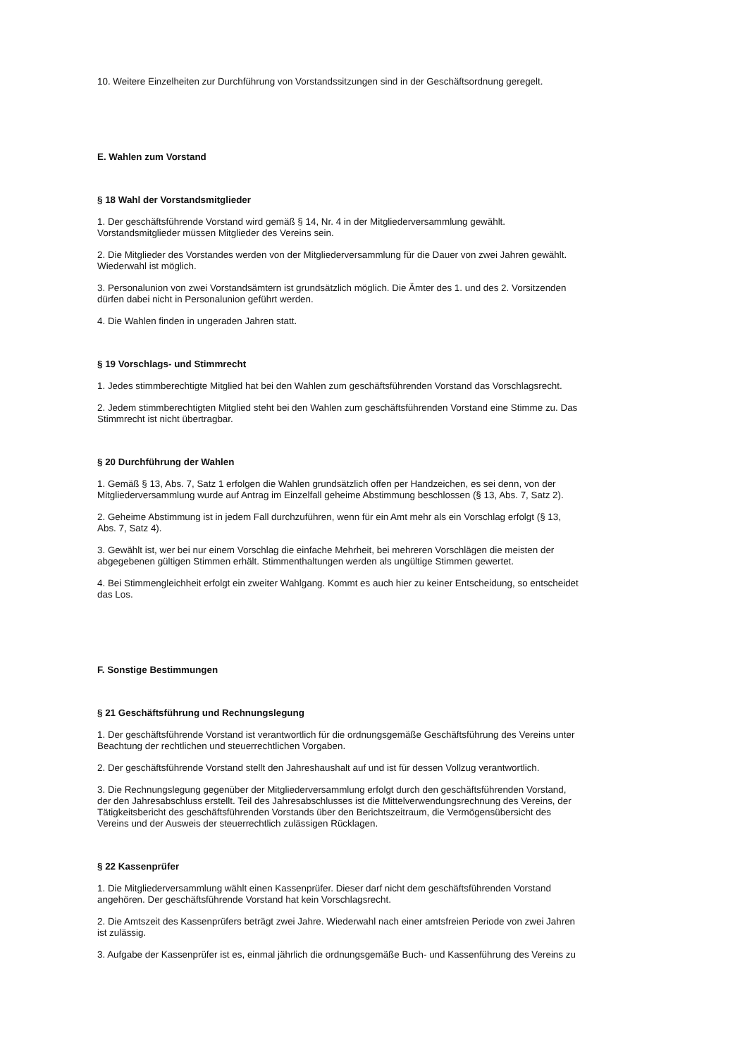10. Weitere Einzelheiten zur Durchführung von Vorstandssitzungen sind in der Geschäftsordnung geregelt.
E. Wahlen zum Vorstand
§ 18 Wahl der Vorstandsmitglieder
1. Der geschäftsführende Vorstand wird gemäß § 14, Nr. 4 in der Mitgliederversammlung gewählt.
Vorstandsmitglieder müssen Mitglieder des Vereins sein.
2. Die Mitglieder des Vorstandes werden von der Mitgliederversammlung für die Dauer von zwei Jahren gewählt.
Wiederwahl ist möglich.
3. Personalunion von zwei Vorstandsämtern ist grundsätzlich möglich. Die Ämter des 1. und des 2. Vorsitzenden
dürfen dabei nicht in Personalunion geführt werden.
4. Die Wahlen finden in ungeraden Jahren statt.
§ 19 Vorschlags- und Stimmrecht
1. Jedes stimmberechtigte Mitglied hat bei den Wahlen zum geschäftsführenden Vorstand das Vorschlagsrecht.
2. Jedem stimmberechtigten Mitglied steht bei den Wahlen zum geschäftsführenden Vorstand eine Stimme zu. Das
Stimmrecht ist nicht übertragbar.
§ 20 Durchführung der Wahlen
1. Gemäß § 13, Abs. 7, Satz 1 erfolgen die Wahlen grundsätzlich offen per Handzeichen, es sei denn, von der
Mitgliederversammlung wurde auf Antrag im Einzelfall geheime Abstimmung beschlossen (§ 13, Abs. 7, Satz 2).
2. Geheime Abstimmung ist in jedem Fall durchzuführen, wenn für ein Amt mehr als ein Vorschlag erfolgt (§ 13,
Abs. 7, Satz 4).
3. Gewählt ist, wer bei nur einem Vorschlag die einfache Mehrheit, bei mehreren Vorschlägen die meisten der
abgegebenen gültigen Stimmen erhält. Stimmenthaltungen werden als ungültige Stimmen gewertet.
4. Bei Stimmengleichheit erfolgt ein zweiter Wahlgang. Kommt es auch hier zu keiner Entscheidung, so entscheidet
das Los.
F. Sonstige Bestimmungen
§ 21 Geschäftsführung und Rechnungslegung
1. Der geschäftsführende Vorstand ist verantwortlich für die ordnungsgemäße Geschäftsführung des Vereins unter
Beachtung der rechtlichen und steuerrechtlichen Vorgaben.
2. Der geschäftsführende Vorstand stellt den Jahreshaushalt auf und ist für dessen Vollzug verantwortlich.
3. Die Rechnungslegung gegenüber der Mitgliederversammlung erfolgt durch den geschäftsführenden Vorstand,
der den Jahresabschluss erstellt. Teil des Jahresabschlusses ist die Mittelverwendungsrechnung des Vereins, der
Tätigkeitsbericht des geschäftsführenden Vorstands über den Berichtszeitraum, die Vermögensübersicht des
Vereins und der Ausweis der steuerrechtlich zulässigen Rücklagen.
§ 22 Kassenprüfer
1. Die Mitgliederversammlung wählt einen Kassenprüfer. Dieser darf nicht dem geschäftsführenden Vorstand
angehören. Der geschäftsführende Vorstand hat kein Vorschlagsrecht.
2. Die Amtszeit des Kassenprüfers beträgt zwei Jahre. Wiederwahl nach einer amtsfreien Periode von zwei Jahren
ist zulässig.
3. Aufgabe der Kassenprüfer ist es, einmal jährlich die ordnungsgemäße Buch- und Kassenführung des Vereins zu